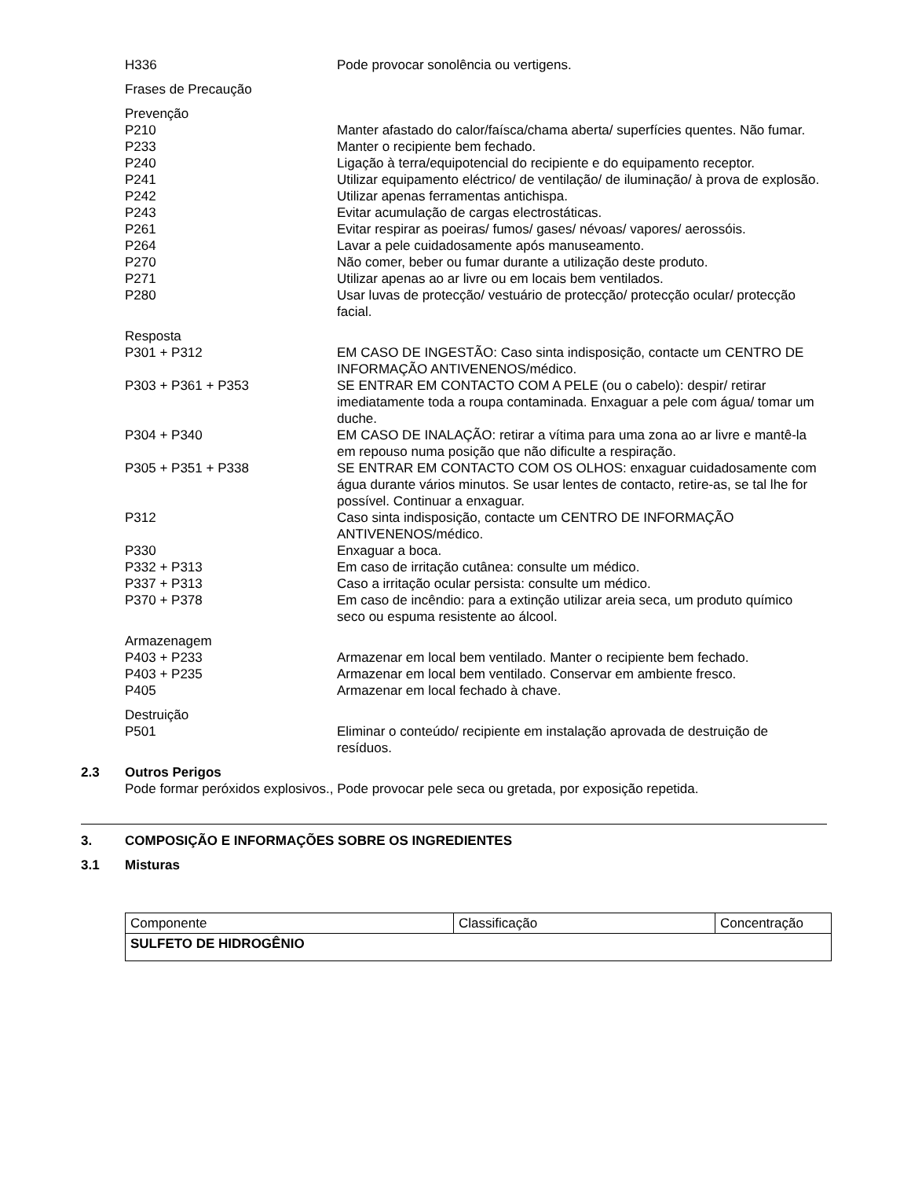H336 Pode provocar sonolência ou vertigens.
Frases de Precaução
Prevenção
P210 Manter afastado do calor/faísca/chama aberta/ superfícies quentes. Não fumar.
P233 Manter o recipiente bem fechado.
P240 Ligação à terra/equipotencial do recipiente e do equipamento receptor.
P241 Utilizar equipamento eléctrico/ de ventilação/ de iluminação/ à prova de explosão.
P242 Utilizar apenas ferramentas antichispa.
P243 Evitar acumulação de cargas electrostáticas.
P261 Evitar respirar as poeiras/ fumos/ gases/ névoas/ vapores/ aerossóis.
P264 Lavar a pele cuidadosamente após manuseamento.
P270 Não comer, beber ou fumar durante a utilização deste produto.
P271 Utilizar apenas ao ar livre ou em locais bem ventilados.
P280 Usar luvas de protecção/ vestuário de protecção/ protecção ocular/ protecção facial.
Resposta
P301 + P312 EM CASO DE INGESTÃO: Caso sinta indisposição, contacte um CENTRO DE INFORMAÇÃO ANTIVENENOS/médico.
P303 + P361 + P353 SE ENTRAR EM CONTACTO COM A PELE (ou o cabelo): despir/ retirar imediatamente toda a roupa contaminada. Enxaguar a pele com água/ tomar um duche.
P304 + P340 EM CASO DE INALAÇÃO: retirar a vítima para uma zona ao ar livre e mantê-la em repouso numa posição que não dificulte a respiração.
P305 + P351 + P338 SE ENTRAR EM CONTACTO COM OS OLHOS: enxaguar cuidadosamente com água durante vários minutos. Se usar lentes de contacto, retire-as, se tal lhe for possível. Continuar a enxaguar.
P312 Caso sinta indisposição, contacte um CENTRO DE INFORMAÇÃO ANTIVENENOS/médico.
P330 Enxaguar a boca.
P332 + P313 Em caso de irritação cutânea: consulte um médico.
P337 + P313 Caso a irritação ocular persista: consulte um médico.
P370 + P378 Em caso de incêndio: para a extinção utilizar areia seca, um produto químico seco ou espuma resistente ao álcool.
Armazenagem
P403 + P233 Armazenar em local bem ventilado. Manter o recipiente bem fechado.
P403 + P235 Armazenar em local bem ventilado. Conservar em ambiente fresco.
P405 Armazenar em local fechado à chave.
Destruição
P501 Eliminar o conteúdo/ recipiente em instalação aprovada de destruição de resíduos.
2.3 Outros Perigos
Pode formar peróxidos explosivos., Pode provocar pele seca ou gretada, por exposição repetida.
3. COMPOSIÇÃO E INFORMAÇÕES SOBRE OS INGREDIENTES
3.1 Misturas
| Componente | Classificação | Concentração |
| SULFETO DE HIDROGÊNIO | | |